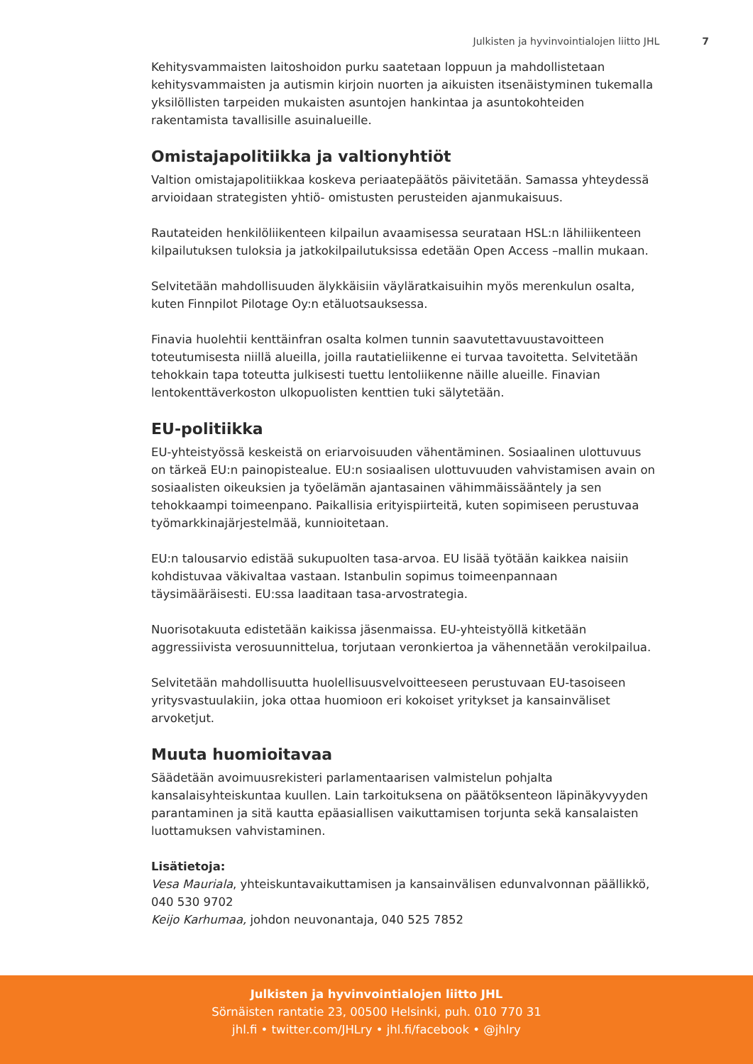Julkisten ja hyvinvointialojen liitto JHL 7
Kehitysvammaisten laitoshoidon purku saatetaan loppuun ja mahdollistetaan kehitysvammaisten ja autismin kirjoin nuorten ja aikuisten itsenäistyminen tukemalla yksilöllisten tarpeiden mukaisten asuntojen hankintaa ja asuntokohteiden rakentamista tavallisille asuinalueille.
Omistajapolitiikka ja valtionyhtiöt
Valtion omistajapolitiikkaa koskeva periaatepäätös päivitetään. Samassa yhteydessä arvioidaan strategisten yhtiö- omistusten perusteiden ajanmukaisuus.
Rautateiden henkilöliikenteen kilpailun avaamisessa seurataan HSL:n lähiliikenteen kilpailutuksen tuloksia ja jatkokilpailutuksissa edetään Open Access –mallin mukaan.
Selvitetään mahdollisuuden älykkäisiin väyläratkaisuihin myös merenkulun osalta, kuten Finnpilot Pilotage Oy:n etäluotsauksessa.
Finavia huolehtii kenttäinfran osalta kolmen tunnin saavutettavuustavoitteen toteutumisesta niillä alueilla, joilla rautatieliikenne ei turvaa tavoitetta. Selvitetään tehokkain tapa toteutta julkisesti tuettu lentoliikenne näille alueille. Finavian lentokenttäverkoston ulkopuolisten kenttien tuki sälytetään.
EU-politiikka
EU-yhteistyössä keskeistä on eriarvoisuuden vähentäminen. Sosiaalinen ulottuvuus on tärkeä EU:n painopistealue. EU:n sosiaalisen ulottuvuuden vahvistamisen avain on sosiaalisten oikeuksien ja työelämän ajantasainen vähimmäissääntely ja sen tehokkaampi toimeenpano. Paikallisia erityispiirteitä, kuten sopimiseen perustuvaa työmarkkinajärjestelmää, kunnioitetaan.
EU:n talousarvio edistää sukupuolten tasa-arvoa. EU lisää työtään kaikkea naisiin kohdistuvaa väkivaltaa vastaan. Istanbulin sopimus toimeenpannaan täysimääräisesti. EU:ssa laaditaan tasa-arvostrategia.
Nuorisotakuuta edistetään kaikissa jäsenmaissa. EU-yhteistyöllä kitketään aggressiivista verosuunnittelua, torjutaan veronkiertoa ja vähennetään verokilpailua.
Selvitetään mahdollisuutta huolellisuusvelvoitteeseen perustuvaan EU-tasoiseen yritysvastuulakiin, joka ottaa huomioon eri kokoiset yritykset ja kansainväliset arvoketjut.
Muuta huomioitavaa
Säädetään avoimuusrekisteri parlamentaarisen valmistelun pohjalta kansalaisyhteiskuntaa kuullen. Lain tarkoituksena on päätöksenteon läpinäkyvyyden parantaminen ja sitä kautta epäasiallisen vaikuttamisen torjunta sekä kansalaisten luottamuksen vahvistaminen.
Lisätietoja:
Vesa Mauriala, yhteiskuntavaikuttamisen ja kansainvälisen edunvalvonnan päällikkö, 040 530 9702
Keijo Karhumaa, johdon neuvonantaja, 040 525 7852
Julkisten ja hyvinvointialojen liitto JHL
Sörnäisten rantatie 23, 00500 Helsinki, puh. 010 770 31
jhl.fi • twitter.com/JHLry • jhl.fi/facebook • @jhlry